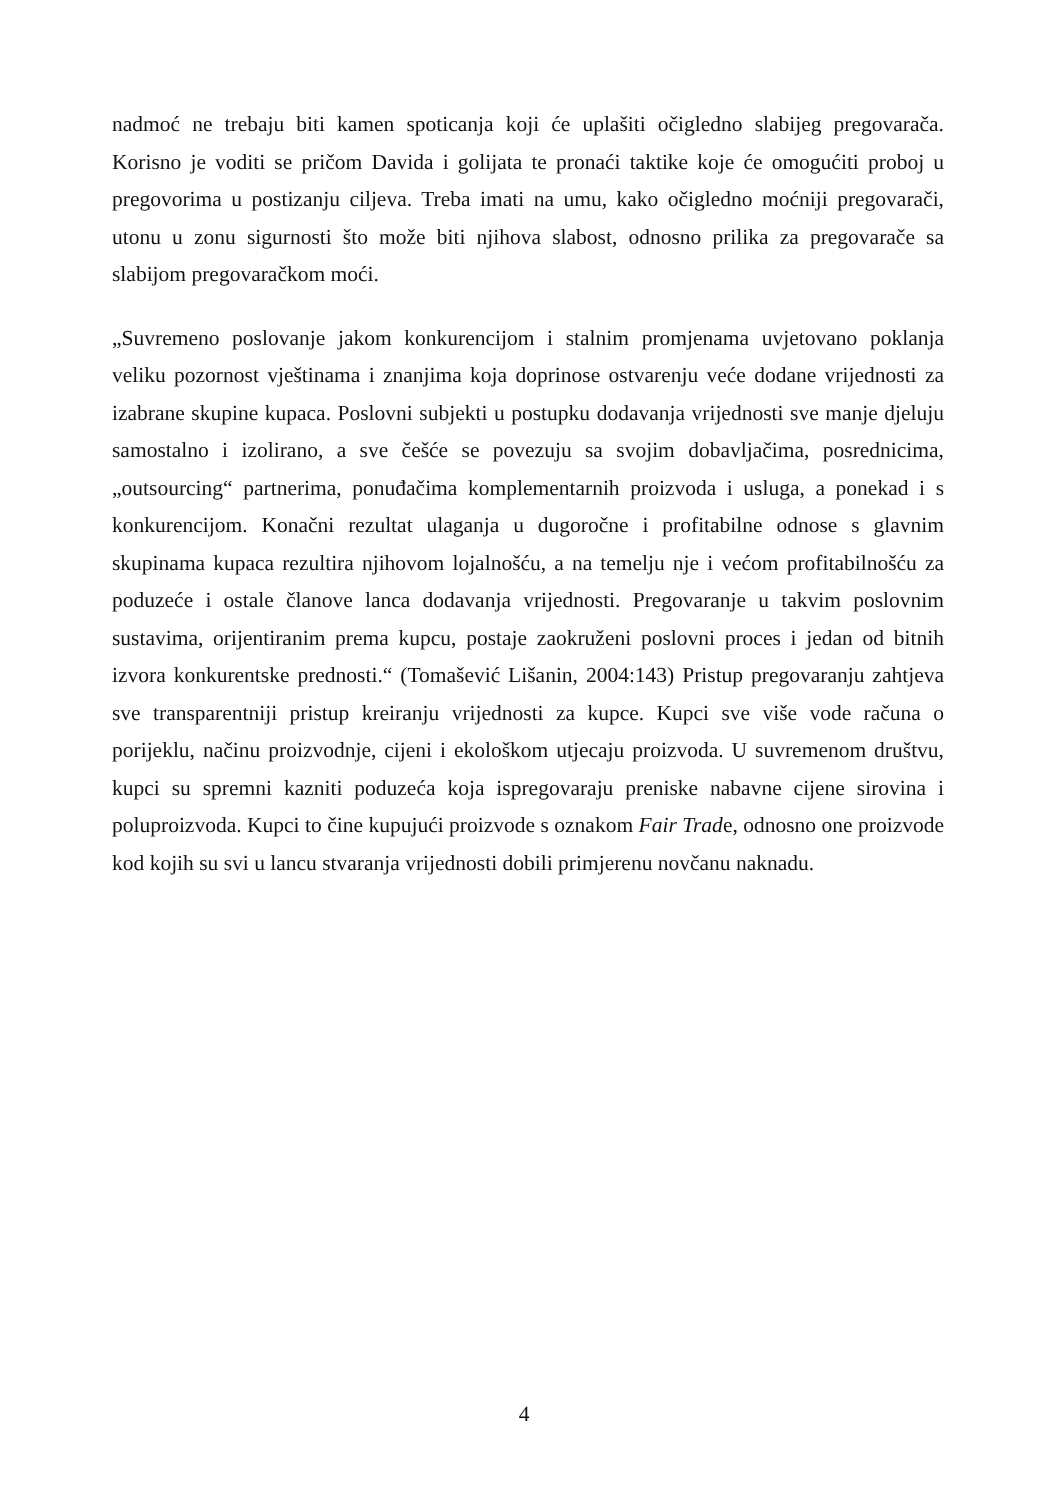nadmoć ne trebaju biti kamen spoticanja koji će uplašiti očigledno slabijeg pregovarača. Korisno je voditi se pričom Davida i golijata te pronaći taktike koje će omogućiti proboj u pregovorima u postizanju ciljeva. Treba imati na umu, kako očigledno moćniji pregovarači, utonu u zonu sigurnosti što može biti njihova slabost, odnosno prilika za pregovarače sa slabijom pregovaračkom moći.
„Suvremeno poslovanje jakom konkurencijom i stalnim promjenama uvjetovano poklanja veliku pozornost vještinama i znanjima koja doprinose ostvarenju veće dodane vrijednosti za izabrane skupine kupaca. Poslovni subjekti u postupku dodavanja vrijednosti sve manje djeluju samostalno i izolirano, a sve češće se povezuju sa svojim dobavljačima, posrednicima, „outsourcing“ partnerima, ponuđačima komplementarnih proizvoda i usluga, a ponekad i s konkurencijom. Konačni rezultat ulaganja u dugoročne i profitabilne odnose s glavnim skupinama kupaca rezultira njihovom lojalnošću, a na temelju nje i većom profitabilnošću za poduzeće i ostale članove lanca dodavanja vrijednosti. Pregovaranje u takvim poslovnim sustavima, orijentiranim prema kupcu, postaje zaokruženi poslovni proces i jedan od bitnih izvora konkurentske prednosti.“ (Tomašević Lišanin, 2004:143) Pristup pregovaranju zahtjeva sve transparentniji pristup kreiranju vrijednosti za kupce. Kupci sve više vode računa o porijeklu, načinu proizvodnje, cijeni i ekološkom utjecaju proizvoda. U suvremenom društvu, kupci su spremni kazniti poduzeća koja ispregovaraju preniske nabavne cijene sirovina i poluproizvoda. Kupci to čine kupujući proizvode s oznakom Fair Trade, odnosno one proizvode kod kojih su svi u lancu stvaranja vrijednosti dobili primjerenu novčanu naknadu.
4